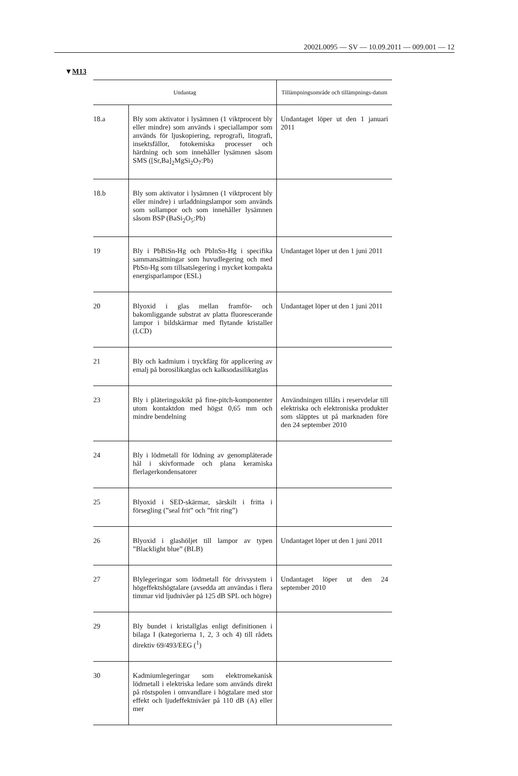2002L0095 — SV — 10.09.2011 — 009.001 — 12
▼M13
| Undantag | | Tillämpningsområde och tillämpnings-datum |
| --- | --- | --- |
| 18.a | Bly som aktivator i lysämnen (1 viktprocent bly eller mindre) som används i speciallampor som används för ljuskopiering, reprografi, litografi, insektsfällor, fotokemiska processer och härdning och som innehåller lysämnen såsom SMS ([Sr,Ba]<sub>2</sub>MgSi<sub>2</sub>O<sub>7</sub>:Pb) | Undantaget löper ut den 1 januari 2011 |
| 18.b | Bly som aktivator i lysämnen (1 viktprocent bly eller mindre) i urladdningslampor som används som sollampor och som innehåller lysämnen såsom BSP (BaSi<sub>2</sub>O<sub>5</sub>:Pb) | |
| 19 | Bly i PbBiSn-Hg och PbInSn-Hg i specifika sammansättningar som huvudlegering och med PbSn-Hg som tillsatslegering i mycket kompakta energisparlampor (ESL) | Undantaget löper ut den 1 juni 2011 |
| 20 | Blyoxid i glas mellan framför- och bakomliggande substrat av platta fluorescerande lampor i bildskärmar med flytande kristaller (LCD) | Undantaget löper ut den 1 juni 2011 |
| 21 | Bly och kadmium i tryckfärg för applicering av emalj på borosilikatglas och kalksodasilikatglas | |
| 23 | Bly i pläteringsskikt på fine-pitch-komponenter utom kontaktdon med högst 0,65 mm och mindre bendelning | Användningen tillåts i reservdelar till elektriska och elektroniska produkter som släpptes ut på marknaden före den 24 september 2010 |
| 24 | Bly i lödmetall för lödning av genompläterade hål i skivformade och plana keramiska flerlagerkondensatorer | |
| 25 | Blyoxid i SED-skärmar, särskilt i fritta i försegling (”seal frit” och ”frit ring”) | |
| 26 | Blyoxid i glashöljet till lampor av typen ”Blacklight blue” (BLB) | Undantaget löper ut den 1 juni 2011 |
| 27 | Blylegeringar som lödmetall för drivsystem i högeffektshögtalare (avsedda att användas i flera timmar vid ljudnivåer på 125 dB SPL och högre) | Undantaget löper ut den 24 september 2010 |
| 29 | Bly bundet i kristallglas enligt definitionen i bilaga I (kategorierna 1, 2, 3 och 4) till rådets direktiv 69/493/EEG (<sup>1</sup>) | |
| 30 | Kadmiumlegeringar som elektromekanisk lödmetall i elektriska ledare som används direkt på röstspolen i omvandlare i högtalare med stor effekt och ljudeffektnivåer på 110 dB (A) eller mer | |